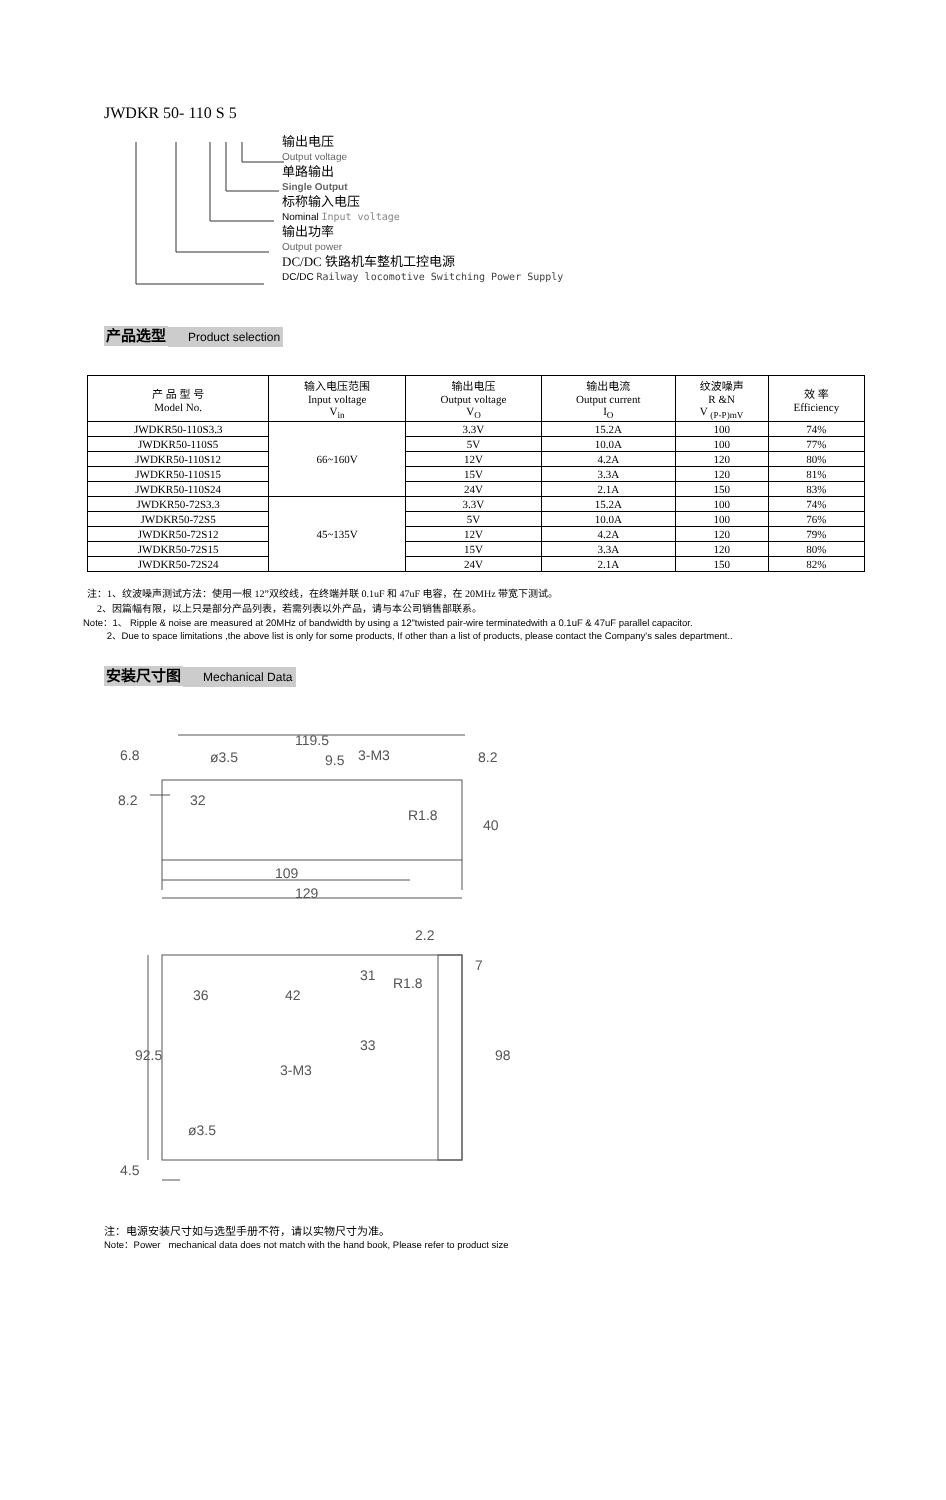JWDKR 50- 110 S 5
输出电压
Output voltage
单路输出
Single Output
标称输入电压
Nominal Input voltage
输出功率
Output power
DC/DC 铁路机车整机工控电源
DC/DC Railway locomotive Switching Power Supply
产品选型 Product selection
| 产 品 型 号 Model No. | 输入电压范围 Input voltage V<sub>in</sub> | 输出电压 Output voltage V<sub>O</sub> | 输出电流 Output current I<sub>O</sub> | 纹波噪声 R &N V <sub>(P-P)mV</sub> | 效 率 Efficiency |
| --- | --- | --- | --- | --- | --- |
| JWDKR50-110S3.3 | 66~160V | 3.3V | 15.2A | 100 | 74% |
| JWDKR50-110S5 | | 5V | 10.0A | 100 | 77% |
| JWDKR50-110S12 | | 12V | 4.2A | 120 | 80% |
| JWDKR50-110S15 | | 15V | 3.3A | 120 | 81% |
| JWDKR50-110S24 | | 24V | 2.1A | 150 | 83% |
| JWDKR50-72S3.3 | 45~135V | 3.3V | 15.2A | 100 | 74% |
| JWDKR50-72S5 | | 5V | 10.0A | 100 | 76% |
| JWDKR50-72S12 | | 12V | 4.2A | 120 | 79% |
| JWDKR50-72S15 | | 15V | 3.3A | 120 | 80% |
| JWDKR50-72S24 | | 24V | 2.1A | 150 | 82% |
注：1、纹波噪声测试方法：使用一根 12”双绞线，在终端并联 0.1uF 和 47uF 电容，在 20MHz 带宽下测试。
2、因篇幅有限，以上只是部分产品列表，若需列表以外产品，请与本公司销售部联系。
Note：1、 Ripple & noise are measured at 20MHz of bandwidth by using a 12"twisted pair-wire terminatedwith a 0.1uF & 47uF parallel capacitor.
2、Due to space limitations ,the above list is only for some products, If other than a list of products, please contact the Company's sales department..
安装尺寸图 Mechanical Data
119.5
6.8
ø3.5
9.5
3-M3
8.2
8.2
32
R1.8
109
129
40
2.2
7
36
42
R1.8
3-M3
ø3.5
4.5
92.5
98
31
33
注：电源安装尺寸如与选型手册不符，请以实物尺寸为准。
Note：Power mechanical data does not match with the hand book, Please refer to product size